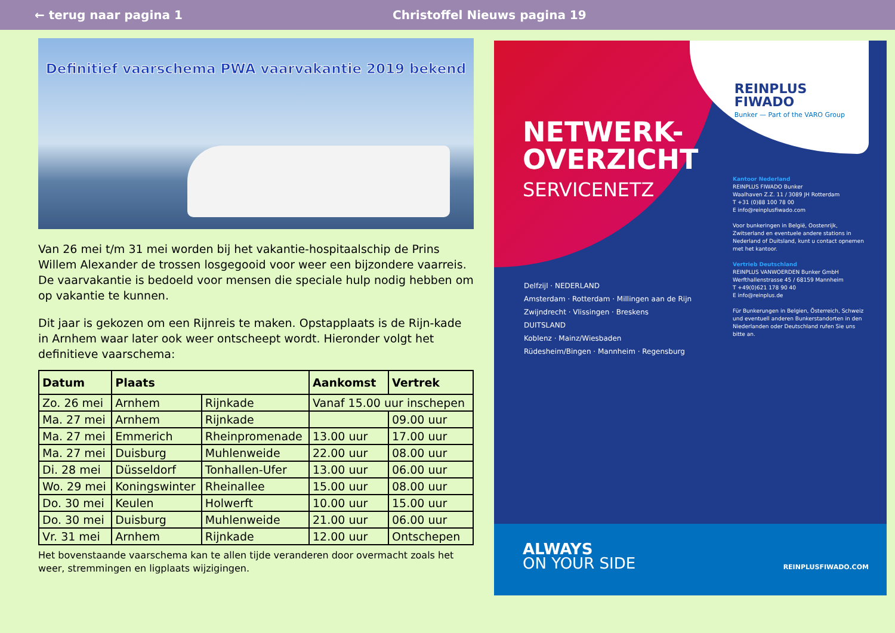← terug naar pagina 1 Christoffel Nieuws pagina 19
Definitief vaarschema PWA vaarvakantie 2019 bekend
Van 26 mei t/m 31 mei worden bij het vakantie-hospitaalschip de Prins Willem Alexander de trossen losgegooid voor weer een bijzondere vaarreis. De vaarvakantie is bedoeld voor mensen die speciale hulp nodig hebben om op vakantie te kunnen.
Dit jaar is gekozen om een Rijnreis te maken. Opstapplaats is de Rijn-kade in Arnhem waar later ook weer ontscheept wordt. Hieronder volgt het definitieve vaarschema:
| Datum | Plaats | | Aankomst | Vertrek |
| --- | --- | --- | --- | --- |
| Zo. 26 mei | Arnhem | Rijnkade | Vanaf 15.00 uur inschepen | |
| Ma. 27 mei | Arnhem | Rijnkade | | 09.00 uur |
| Ma. 27 mei | Emmerich | Rheinpromenade | 13.00 uur | 17.00 uur |
| Ma. 27 mei | Duisburg | Muhlenweide | 22.00 uur | 08.00 uur |
| Di. 28 mei | Düsseldorf | Tonhallen-Ufer | 13.00 uur | 06.00 uur |
| Wo. 29 mei | Koningswinter | Rheinallee | 15.00 uur | 08.00 uur |
| Do. 30 mei | Keulen | Holwerft | 10.00 uur | 15.00 uur |
| Do. 30 mei | Duisburg | Muhlenweide | 21.00 uur | 06.00 uur |
| Vr. 31 mei | Arnhem | Rijnkade | 12.00 uur | Ontschepen |
Het bovenstaande vaarschema kan te allen tijde veranderen door overmacht zoals het weer, stremmingen en ligplaats wijzigingen.
REINPLUS
FIWADO
Bunker — Part of the VARO Group
NETWERK-
OVERZICHT
SERVICENETZ
Kantoor Nederland
REINPLUS FIWADO Bunker
Waalhaven Z.Z. 11 / 3089 JH Rotterdam
T +31 (0)88 100 78 00
E info@reinplusfiwado.com
Voor bunkeringen in België, Oostenrijk, Zwitserland en eventuele andere stations in Nederland of Duitsland, kunt u contact opnemen met het kantoor.
Vertrieb Deutschland
REINPLUS VANWOERDEN Bunker GmbH
Werfthallenstrasse 45 / 68159 Mannheim
T +49(0)621 178 90 40
E info@reinplus.de
Für Bunkerungen in Belgien, Österreich, Schweiz und eventuell anderen Bunkerstandorten in den Niederlanden oder Deutschland rufen Sie uns bitte an.
Delfzijl · NEDERLAND
Amsterdam · Rotterdam · Millingen aan de Rijn
Zwijndrecht · Vlissingen · Breskens
DUITSLAND
Koblenz · Mainz/Wiesbaden
Rüdesheim/Bingen · Mannheim · Regensburg
ALWAYS
ON YOUR SIDE
REINPLUSFIWADO.COM